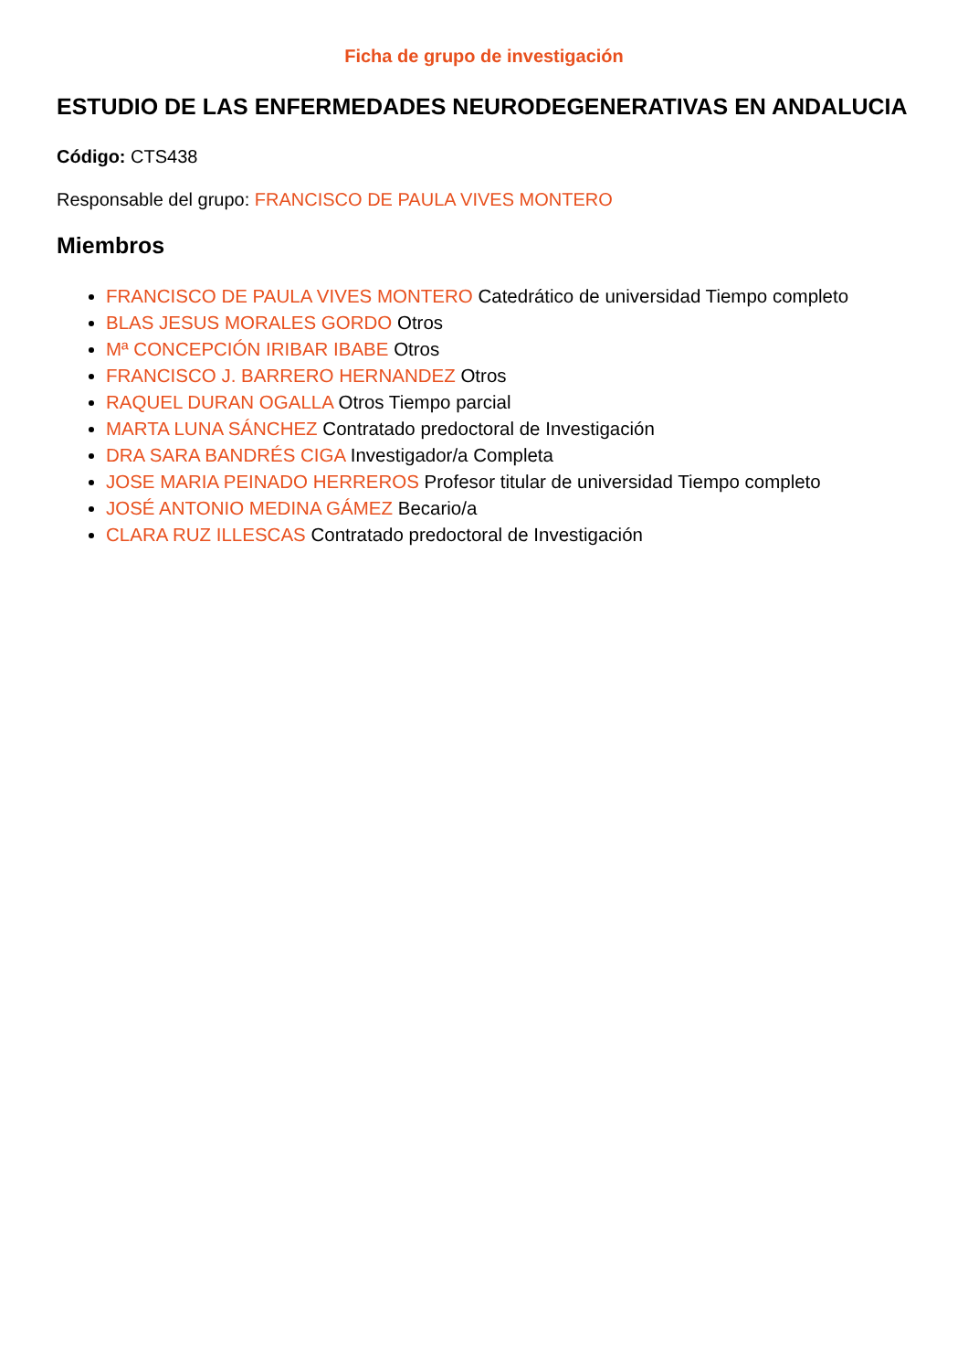Ficha de grupo de investigación
ESTUDIO DE LAS ENFERMEDADES NEURODEGENERATIVAS EN ANDALUCIA
Código: CTS438
Responsable del grupo: FRANCISCO DE PAULA VIVES MONTERO
Miembros
FRANCISCO DE PAULA VIVES MONTERO Catedrático de universidad Tiempo completo
BLAS JESUS MORALES GORDO Otros
Mª CONCEPCIÓN IRIBAR IBABE Otros
FRANCISCO J. BARRERO HERNANDEZ Otros
RAQUEL DURAN OGALLA Otros Tiempo parcial
MARTA LUNA SÁNCHEZ Contratado predoctoral de Investigación
DRA SARA BANDRÉS CIGA Investigador/a Completa
JOSE MARIA PEINADO HERREROS Profesor titular de universidad Tiempo completo
JOSÉ ANTONIO MEDINA GÁMEZ Becario/a
CLARA RUZ ILLESCAS Contratado predoctoral de Investigación